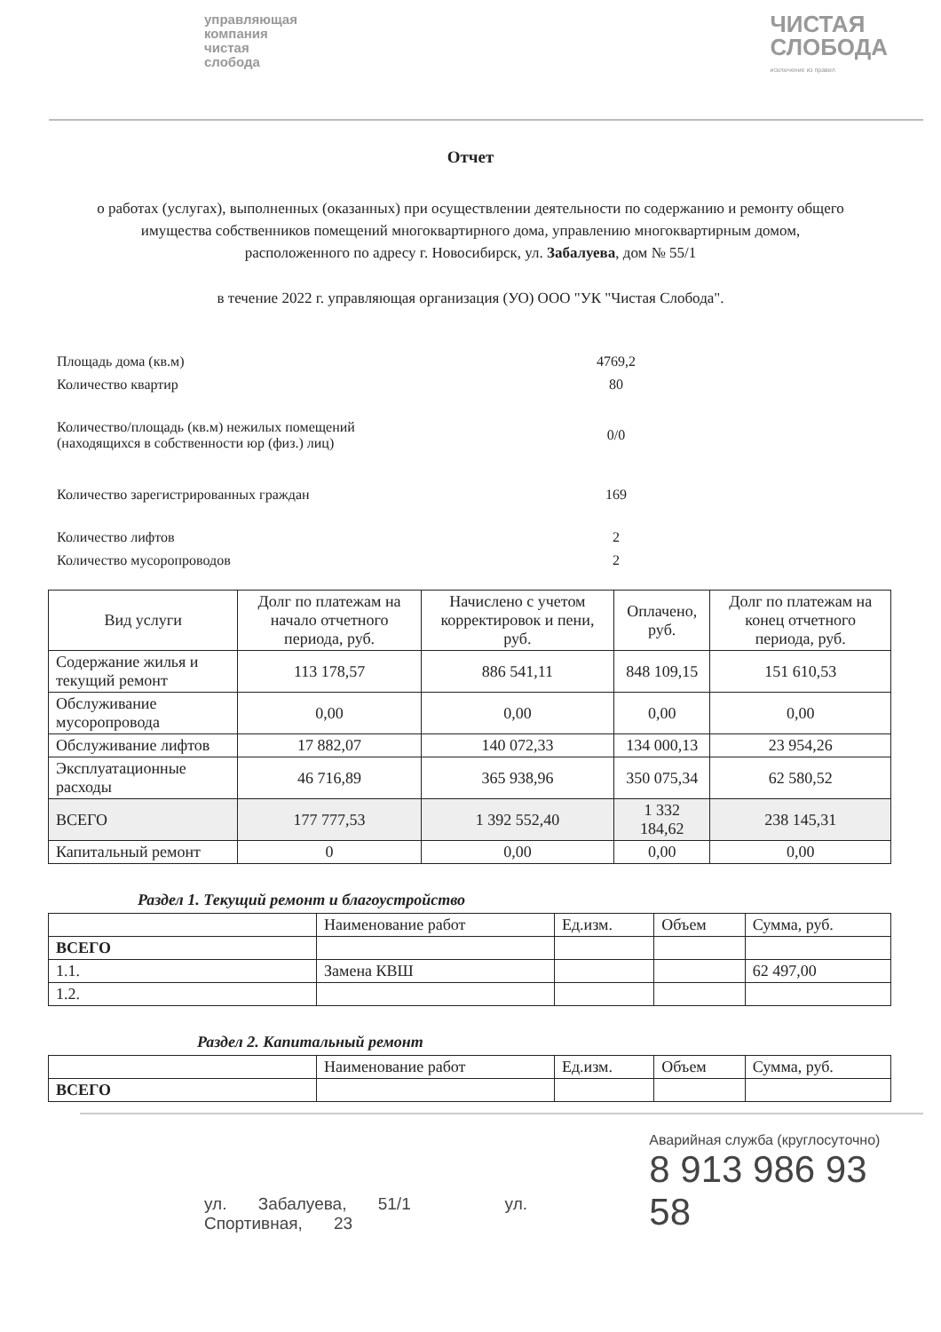управляющая
компания
чистая
слобода
ЧИСТАЯ
СЛОБОДА
исключение из правил
Отчет
о работах (услугах), выполненных (оказанных) при осуществлении деятельности по содержанию и ремонту общего имущества собственников помещений многоквартирного дома, управлению многоквартирным домом, расположенного по адресу г. Новосибирск, ул. Забалуева, дом № 55/1
в течение 2022 г. управляющая организация (УО) ООО "УК "Чистая Слобода".
Площадь дома (кв.м) 4769,2
Количество квартир 80
Количество/площадь (кв.м) нежилых помещений
(находящихся в собственности юр (физ.) лиц) 0/0
Количество зарегистрированных граждан 169
Количество лифтов 2
Количество мусоропроводов 2
| Вид услуги | Долг по платежам на начало отчетного периода, руб. | Начислено с учетом корректировок и пени, руб. | Оплачено, руб. | Долг по платежам на конец отчетного периода, руб. |
| --- | --- | --- | --- | --- |
| Содержание жилья и текущий ремонт | 113 178,57 | 886 541,11 | 848 109,15 | 151 610,53 |
| Обслуживание мусоропровода | 0,00 | 0,00 | 0,00 | 0,00 |
| Обслуживание лифтов | 17 882,07 | 140 072,33 | 134 000,13 | 23 954,26 |
| Эксплуатационные расходы | 46 716,89 | 365 938,96 | 350 075,34 | 62 580,52 |
| ВСЕГО | 177 777,53 | 1 392 552,40 | 1 332 184,62 | 238 145,31 |
| Капитальный ремонт | 0 | 0,00 | 0,00 | 0,00 |
Раздел 1. Текущий ремонт и благоустройство
| | Наименование работ | Ед.изм. | Объем | Сумма, руб. |
| ВСЕГО | | | | |
| 1.1. | Замена КВШ | | | 62 497,00 |
| 1.2. | | | | |
Раздел 2. Капитальный ремонт
| | Наименование работ | Ед.изм. | Объем | Сумма, руб. |
| ВСЕГО | | | | |
ул. Забалуева, 51/1 ул. Спортивная, 23
Аварийная служба (круглосуточно)
8 913 986 93 58